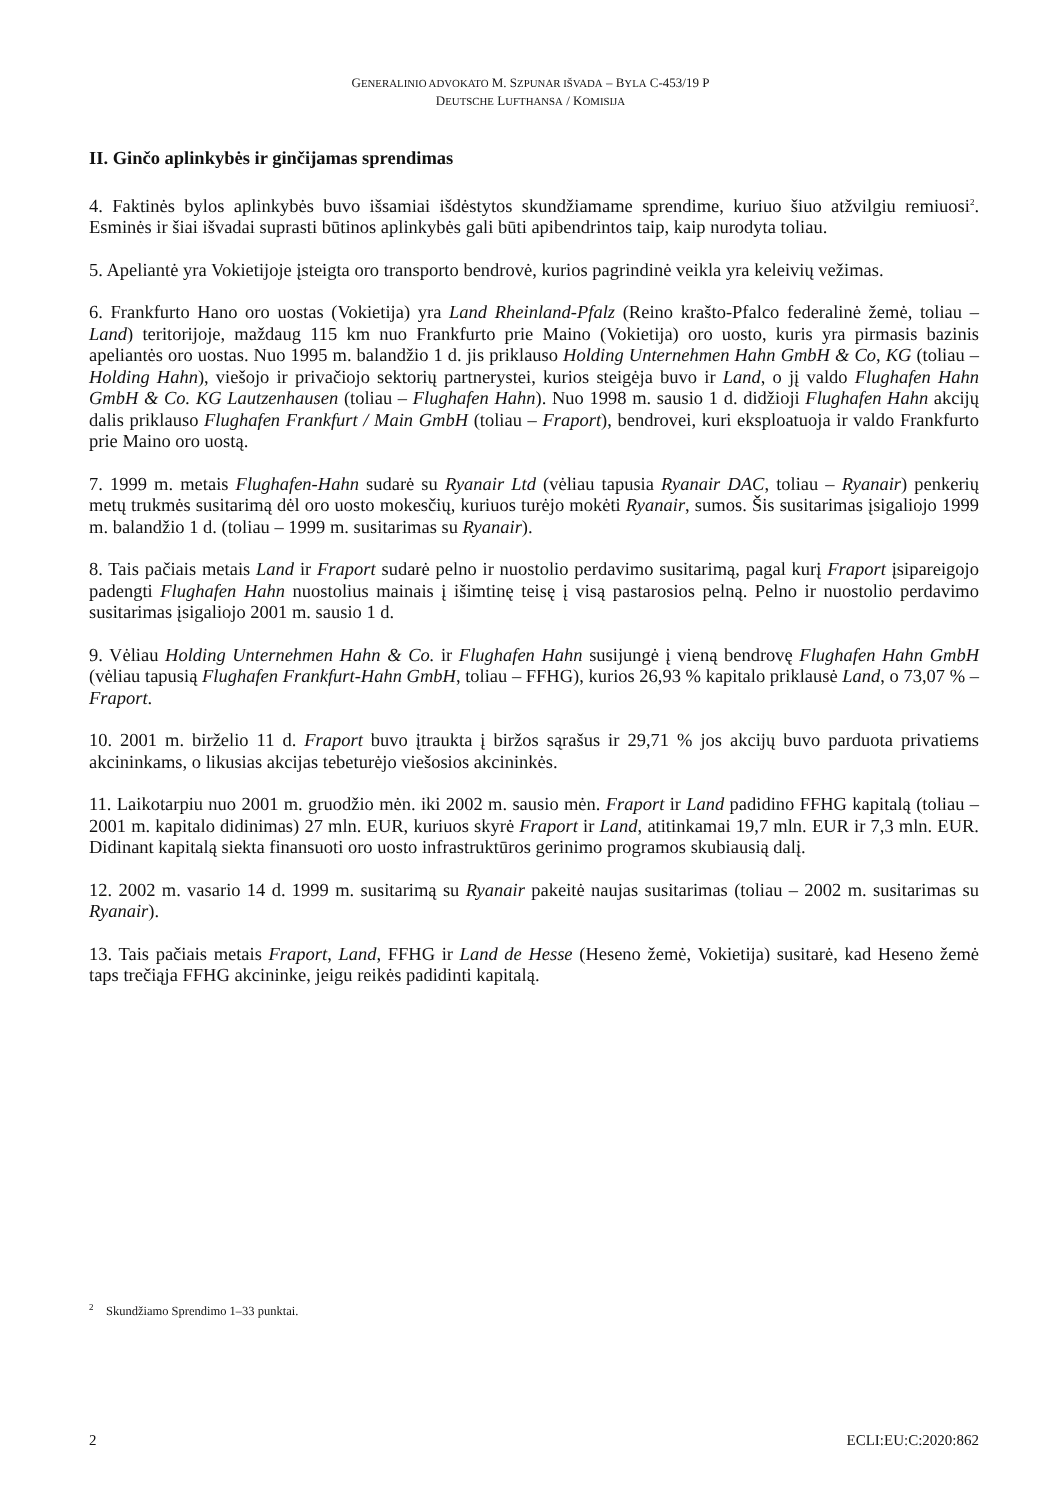GENERALINIO ADVOKATO M. SZPUNAR IŠVADA – BYLA C-453/19 P
DEUTSCHE LUFTHANSA / KOMISIJA
II. Ginčo aplinkybės ir ginčijamas sprendimas
4. Faktinės bylos aplinkybės buvo išsamiai išdėstytos skundžiamame sprendime, kuriuo šiuo atžvilgiu remiuosi<sup>2</sup>. Esminės ir šiai išvadai suprasti būtinos aplinkybės gali būti apibendrintos taip, kaip nurodyta toliau.
5. Apeliantė yra Vokietijoje įsteigta oro transporto bendrovė, kurios pagrindinė veikla yra keleivių vežimas.
6. Frankfurto Hano oro uostas (Vokietija) yra Land Rheinland-Pfalz (Reino krašto-Pfalco federalinė žemė, toliau – Land) teritorijoje, maždaug 115 km nuo Frankfurto prie Maino (Vokietija) oro uosto, kuris yra pirmasis bazinis apeliantės oro uostas. Nuo 1995 m. balandžio 1 d. jis priklauso Holding Unternehmen Hahn GmbH & Co, KG (toliau – Holding Hahn), viešojo ir privačiojo sektorių partnerystei, kurios steigėja buvo ir Land, o jį valdo Flughafen Hahn GmbH & Co. KG Lautzenhausen (toliau – Flughafen Hahn). Nuo 1998 m. sausio 1 d. didžioji Flughafen Hahn akcijų dalis priklauso Flughafen Frankfurt / Main GmbH (toliau – Fraport), bendrovei, kuri eksploatuoja ir valdo Frankfurto prie Maino oro uostą.
7. 1999 m. metais Flughafen-Hahn sudarė su Ryanair Ltd (vėliau tapusia Ryanair DAC, toliau – Ryanair) penkerių metų trukmės susitarimą dėl oro uosto mokesčių, kuriuos turėjo mokėti Ryanair, sumos. Šis susitarimas įsigaliojo 1999 m. balandžio 1 d. (toliau – 1999 m. susitarimas su Ryanair).
8. Tais pačiais metais Land ir Fraport sudarė pelno ir nuostolio perdavimo susitarimą, pagal kurį Fraport įsipareigojo padengti Flughafen Hahn nuostolius mainais į išimtinę teisę į visą pastarosios pelną. Pelno ir nuostolio perdavimo susitarimas įsigaliojo 2001 m. sausio 1 d.
9. Vėliau Holding Unternehmen Hahn & Co. ir Flughafen Hahn susijungė į vieną bendrovę Flughafen Hahn GmbH (vėliau tapusią Flughafen Frankfurt-Hahn GmbH, toliau – FFHG), kurios 26,93 % kapitalo priklausė Land, o 73,07 % – Fraport.
10. 2001 m. birželio 11 d. Fraport buvo įtraukta į biržos sąrašus ir 29,71 % jos akcijų buvo parduota privatiems akcininkams, o likusias akcijas tebeturėjo viešosios akcininkės.
11. Laikotarpiu nuo 2001 m. gruodžio mėn. iki 2002 m. sausio mėn. Fraport ir Land padidino FFHG kapitalą (toliau – 2001 m. kapitalo didinimas) 27 mln. EUR, kuriuos skyrė Fraport ir Land, atitinkamai 19,7 mln. EUR ir 7,3 mln. EUR. Didinant kapitalą siekta finansuoti oro uosto infrastruktūros gerinimo programos skubiausią dalį.
12. 2002 m. vasario 14 d. 1999 m. susitarimą su Ryanair pakeitė naujas susitarimas (toliau – 2002 m. susitarimas su Ryanair).
13. Tais pačiais metais Fraport, Land, FFHG ir Land de Hesse (Heseno žemė, Vokietija) susitarė, kad Heseno žemė taps trečiąja FFHG akcininke, jeigu reikės padidinti kapitalą.
<sup>2</sup> Skundžiamo Sprendimo 1–33 punktai.
2 ECLI:EU:C:2020:862